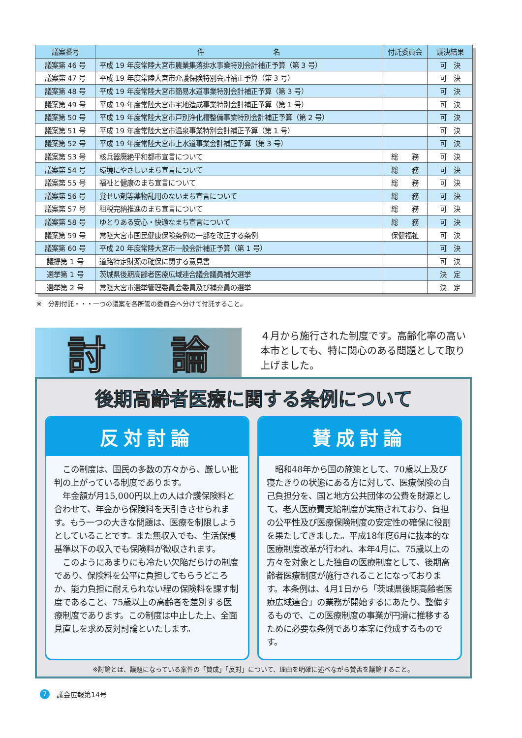| 議案番号 | 件 名 | 付託委員会 | 議決結果 |
| --- | --- | --- | --- |
| 議案第 46 号 | 平成 19 年度常陸大宮市農業集落排水事業特別会計補正予算（第 3 号） | | 可 決 |
| 議案第 47 号 | 平成 19 年度常陸大宮市介護保険特別会計補正予算（第 3 号） | | 可 決 |
| 議案第 48 号 | 平成 19 年度常陸大宮市簡易水道事業特別会計補正予算（第 3 号） | | 可 決 |
| 議案第 49 号 | 平成 19 年度常陸大宮市宅地造成事業特別会計補正予算（第 1 号） | | 可 決 |
| 議案第 50 号 | 平成 19 年度常陸大宮市戸別浄化槽整備事業特別会計補正予算（第 2 号） | | 可 決 |
| 議案第 51 号 | 平成 19 年度常陸大宮市温泉事業特別会計補正予算（第 1 号） | | 可 決 |
| 議案第 52 号 | 平成 19 年度常陸大宮市上水道事業会計補正予算（第 3 号） | | 可 決 |
| 議案第 53 号 | 核兵器廃絶平和都市宣言について | 総 務 | 可 決 |
| 議案第 54 号 | 環境にやさしいまち宣言について | 総 務 | 可 決 |
| 議案第 55 号 | 福祉と健康のまち宣言について | 総 務 | 可 決 |
| 議案第 56 号 | 覚せい剤等薬物乱用のないまち宣言について | 総 務 | 可 決 |
| 議案第 57 号 | 租税完納推進のまち宣言について | 総 務 | 可 決 |
| 議案第 58 号 | ゆとりある安心・快適なまち宣言について | 総 務 | 可 決 |
| 議案第 59 号 | 常陸大宮市国民健康保険条例の一部を改正する条例 | 保健福祉 | 可 決 |
| 議案第 60 号 | 平成 20 年度常陸大宮市一般会計補正予算（第 1 号） | | 可 決 |
| 議提第 1 号 | 道路特定財源の確保に関する意見書 | | 可 決 |
| 選挙第 1 号 | 茨城県後期高齢者医療広域連合議会議員補欠選挙 | | 決 定 |
| 選挙第 2 号 | 常陸大宮市選挙管理委員会委員及び補充員の選挙 | | 決 定 |
※　分割付託・・・一つの議案を各所管の委員会へ分けて付託すること。
討 論
４月から施行された制度です。高齢化率の高い本市としても、特に関心のある問題として取り上げました。
後期高齢者医療に関する条例について
反対討論
　この制度は、国民の多数の方々から、厳しい批判の上がっている制度であります。
　年金額が月15,000円以上の人は介護保険料と合わせて、年金から保険料を天引きさせられます。もう一つの大きな問題は、医療を制限しようとしていることです。また無収入でも、生活保護基準以下の収入でも保険料が徴収されます。
　このようにあまりにも冷たい欠陥だらけの制度であり、保険料を公平に負担してもらうどころか、能力負担に耐えられない程の保険料を課す制度であること、75歳以上の高齢者を差別する医療制度であります。この制度は中止した上、全面見直しを求め反対討論といたします。
賛成討論
　昭和48年から国の施策として、70歳以上及び寝たきりの状態にある方に対して、医療保険の自己負担分を、国と地方公共団体の公費を財源として、老人医療費支給制度が実施されており、負担の公平性及び医療保険制度の安定性の確保に役割を果たしてきました。平成18年度6月に抜本的な医療制度改革が行われ、本年4月に、75歳以上の方々を対象とした独自の医療制度として、後期高齢者医療制度が施行されることになっております。本条例は、4月1日から「茨城県後期高齢者医療広域連合」の業務が開始するにあたり、整備するもので、この医療制度の事業が円滑に推移するために必要な条例であり本案に賛成するものです。
※討論とは、議題になっている案件の「賛成」「反対」について、理由を明確に述べながら賛否を議論すること。
7 議会広報第14号